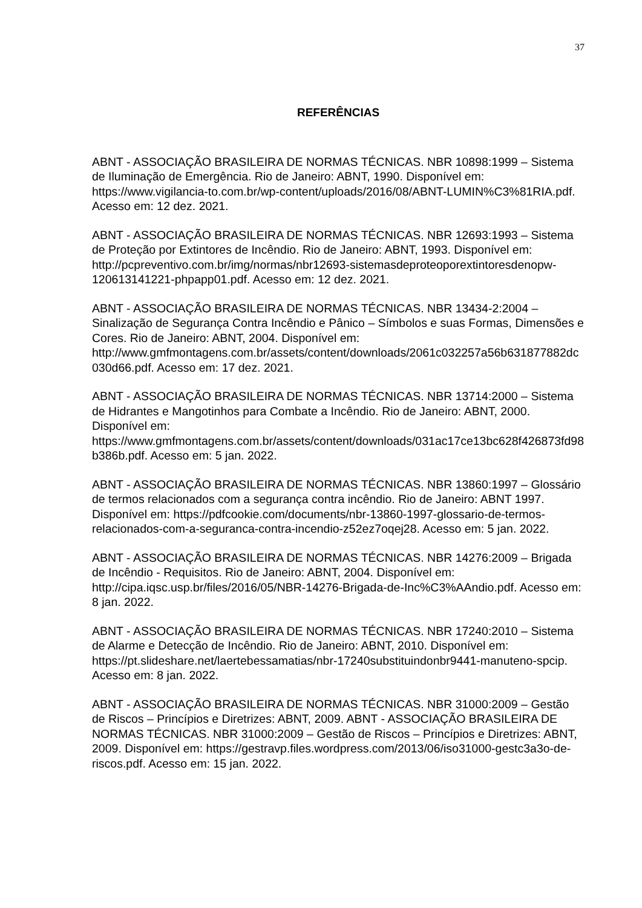37
REFERÊNCIAS
ABNT - ASSOCIAÇÃO BRASILEIRA DE NORMAS TÉCNICAS. NBR 10898:1999 – Sistema de Iluminação de Emergência. Rio de Janeiro: ABNT, 1990. Disponível em: https://www.vigilancia-to.com.br/wp-content/uploads/2016/08/ABNT-LUMIN%C3%81RIA.pdf. Acesso em: 12 dez. 2021.
ABNT - ASSOCIAÇÃO BRASILEIRA DE NORMAS TÉCNICAS. NBR 12693:1993 – Sistema de Proteção por Extintores de Incêndio. Rio de Janeiro: ABNT, 1993. Disponível em: http://pcpreventivo.com.br/img/normas/nbr12693-sistemasdeproteoporextintoresdenopw-120613141221-phpapp01.pdf. Acesso em: 12 dez. 2021.
ABNT - ASSOCIAÇÃO BRASILEIRA DE NORMAS TÉCNICAS. NBR 13434-2:2004 – Sinalização de Segurança Contra Incêndio e Pânico – Símbolos e suas Formas, Dimensões e Cores. Rio de Janeiro: ABNT, 2004. Disponível em: http://www.gmfmontagens.com.br/assets/content/downloads/2061c032257a56b631877882dc030d66.pdf. Acesso em: 17 dez. 2021.
ABNT - ASSOCIAÇÃO BRASILEIRA DE NORMAS TÉCNICAS. NBR 13714:2000 – Sistema de Hidrantes e Mangotinhos para Combate a Incêndio. Rio de Janeiro: ABNT, 2000. Disponível em: https://www.gmfmontagens.com.br/assets/content/downloads/031ac17ce13bc628f426873fd98b386b.pdf. Acesso em: 5 jan. 2022.
ABNT - ASSOCIAÇÃO BRASILEIRA DE NORMAS TÉCNICAS. NBR 13860:1997 – Glossário de termos relacionados com a segurança contra incêndio. Rio de Janeiro: ABNT 1997. Disponível em: https://pdfcookie.com/documents/nbr-13860-1997-glossario-de-termos-relacionados-com-a-seguranca-contra-incendio-z52ez7oqej28. Acesso em: 5 jan. 2022.
ABNT - ASSOCIAÇÃO BRASILEIRA DE NORMAS TÉCNICAS. NBR 14276:2009 – Brigada de Incêndio - Requisitos. Rio de Janeiro: ABNT, 2004. Disponível em: http://cipa.iqsc.usp.br/files/2016/05/NBR-14276-Brigada-de-Inc%C3%AAndio.pdf. Acesso em: 8 jan. 2022.
ABNT - ASSOCIAÇÃO BRASILEIRA DE NORMAS TÉCNICAS. NBR 17240:2010 – Sistema de Alarme e Detecção de Incêndio. Rio de Janeiro: ABNT, 2010. Disponível em: https://pt.slideshare.net/laertebessamatias/nbr-17240substituindonbr9441-manuteno-spcip. Acesso em: 8 jan. 2022.
ABNT - ASSOCIAÇÃO BRASILEIRA DE NORMAS TÉCNICAS. NBR 31000:2009 – Gestão de Riscos – Princípios e Diretrizes: ABNT, 2009. ABNT - ASSOCIAÇÃO BRASILEIRA DE NORMAS TÉCNICAS. NBR 31000:2009 – Gestão de Riscos – Princípios e Diretrizes: ABNT, 2009. Disponível em: https://gestravp.files.wordpress.com/2013/06/iso31000-gestc3a3o-de-riscos.pdf. Acesso em: 15 jan. 2022.